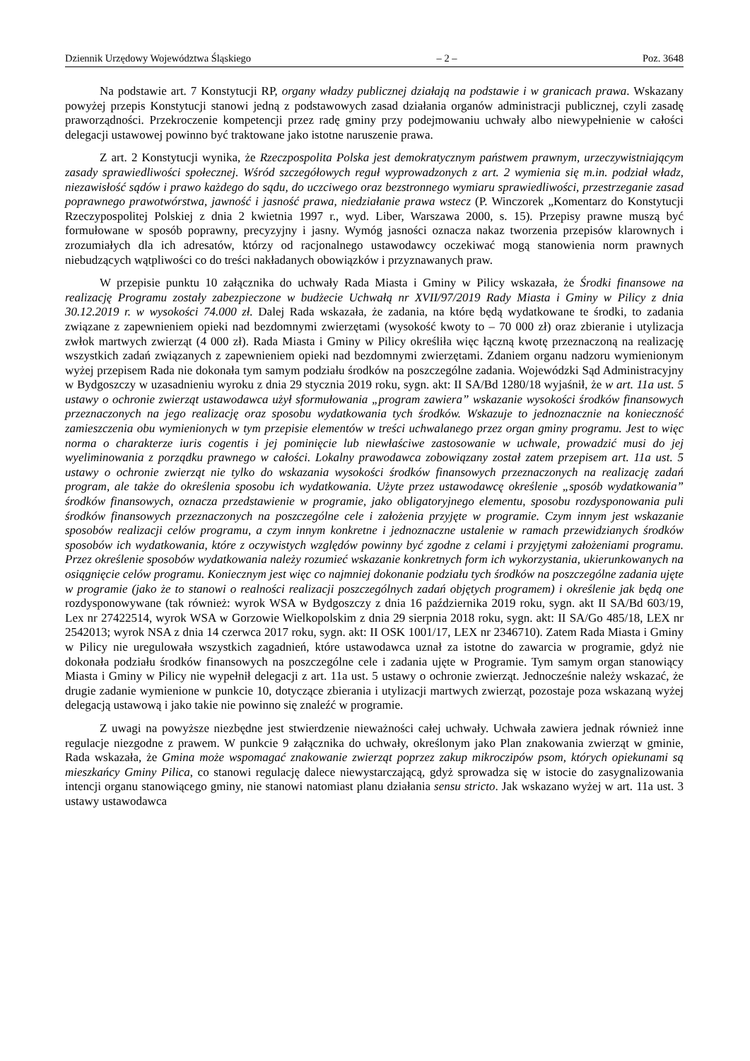Dziennik Urzędowy Województwa Śląskiego – 2 – Poz. 3648
Na podstawie art. 7 Konstytucji RP, organy władzy publicznej działają na podstawie i w granicach prawa. Wskazany powyżej przepis Konstytucji stanowi jedną z podstawowych zasad działania organów administracji publicznej, czyli zasadę praworządności. Przekroczenie kompetencji przez radę gminy przy podejmowaniu uchwały albo niewypełnienie w całości delegacji ustawowej powinno być traktowane jako istotne naruszenie prawa.
Z art. 2 Konstytucji wynika, że Rzeczpospolita Polska jest demokratycznym państwem prawnym, urzeczywistniającym zasady sprawiedliwości społecznej. Wśród szczegółowych reguł wyprowadzonych z art. 2 wymienia się m.in. podział władz, niezawisłość sądów i prawo każdego do sądu, do uczciwego oraz bezstronnego wymiaru sprawiedliwości, przestrzeganie zasad poprawnego prawotwórstwa, jawność i jasność prawa, niedziałanie prawa wstecz (P. Winczorek „Komentarz do Konstytucji Rzeczypospolitej Polskiej z dnia 2 kwietnia 1997 r., wyd. Liber, Warszawa 2000, s. 15). Przepisy prawne muszą być formułowane w sposób poprawny, precyzyjny i jasny. Wymóg jasności oznacza nakaz tworzenia przepisów klarownych i zrozumiałych dla ich adresatów, którzy od racjonalnego ustawodawcy oczekiwać mogą stanowienia norm prawnych niebudzących wątpliwości co do treści nakładanych obowiązków i przyznawanych praw.
W przepisie punktu 10 załącznika do uchwały Rada Miasta i Gminy w Pilicy wskazała, że Środki finansowe na realizację Programu zostały zabezpieczone w budżecie Uchwałą nr XVII/97/2019 Rady Miasta i Gminy w Pilicy z dnia 30.12.2019 r. w wysokości 74.000 zł. Dalej Rada wskazała, że zadania, na które będą wydatkowane te środki, to zadania związane z zapewnieniem opieki nad bezdomnymi zwierzętami (wysokość kwoty to – 70 000 zł) oraz zbieranie i utylizacja zwłok martwych zwierząt (4 000 zł). Rada Miasta i Gminy w Pilicy określiła więc łączną kwotę przeznaczoną na realizację wszystkich zadań związanych z zapewnieniem opieki nad bezdomnymi zwierzętami. Zdaniem organu nadzoru wymienionym wyżej przepisem Rada nie dokonała tym samym podziału środków na poszczególne zadania. Wojewódzki Sąd Administracyjny w Bydgoszczy w uzasadnieniu wyroku z dnia 29 stycznia 2019 roku, sygn. akt: II SA/Bd 1280/18 wyjaśnił, że w art. 11a ust. 5 ustawy o ochronie zwierząt ustawodawca użył sformułowania „program zawiera” wskazanie wysokości środków finansowych przeznaczonych na jego realizację oraz sposobu wydatkowania tych środków. Wskazuje to jednoznacznie na konieczność zamieszczenia obu wymienionych w tym przepisie elementów w treści uchwalanego przez organ gminy programu. Jest to więc norma o charakterze iuris cogentis i jej pominięcie lub niewłaściwe zastosowanie w uchwale, prowadzić musi do jej wyeliminowania z porządku prawnego w całości. Lokalny prawodawca zobowiązany został zatem przepisem art. 11a ust. 5 ustawy o ochronie zwierząt nie tylko do wskazania wysokości środków finansowych przeznaczonych na realizację zadań program, ale także do określenia sposobu ich wydatkowania. Użyte przez ustawodawcę określenie „sposób wydatkowania” środków finansowych, oznacza przedstawienie w programie, jako obligatoryjnego elementu, sposobu rozdysponowania puli środków finansowych przeznaczonych na poszczególne cele i założenia przyjęte w programie. Czym innym jest wskazanie sposobów realizacji celów programu, a czym innym konkretne i jednoznaczne ustalenie w ramach przewidzianych środków sposobów ich wydatkowania, które z oczywistych względów powinny być zgodne z celami i przyjętymi założeniami programu. Przez określenie sposobów wydatkowania należy rozumieć wskazanie konkretnych form ich wykorzystania, ukierunkowanych na osiągnięcie celów programu. Koniecznym jest więc co najmniej dokonanie podziału tych środków na poszczególne zadania ujęte w programie (jako że to stanowi o realności realizacji poszczególnych zadań objętych programem) i określenie jak będą one rozdysponowywane (tak również: wyrok WSA w Bydgoszczy z dnia 16 października 2019 roku, sygn. akt II SA/Bd 603/19, Lex nr 27422514, wyrok WSA w Gorzowie Wielkopolskim z dnia 29 sierpnia 2018 roku, sygn. akt: II SA/Go 485/18, LEX nr 2542013; wyrok NSA z dnia 14 czerwca 2017 roku, sygn. akt: II OSK 1001/17, LEX nr 2346710). Zatem Rada Miasta i Gminy w Pilicy nie uregulowała wszystkich zagadnień, które ustawodawca uznał za istotne do zawarcia w programie, gdyż nie dokonała podziału środków finansowych na poszczególne cele i zadania ujęte w Programie. Tym samym organ stanowiący Miasta i Gminy w Pilicy nie wypełnił delegacji z art. 11a ust. 5 ustawy o ochronie zwierząt. Jednocześnie należy wskazać, że drugie zadanie wymienione w punkcie 10, dotyczące zbierania i utylizacji martwych zwierząt, pozostaje poza wskazaną wyżej delegacją ustawową i jako takie nie powinno się znaleźć w programie.
Z uwagi na powyższe niezbędne jest stwierdzenie nieważności całej uchwały. Uchwała zawiera jednak również inne regulacje niezgodne z prawem. W punkcie 9 załącznika do uchwały, określonym jako Plan znakowania zwierząt w gminie, Rada wskazała, że Gmina może wspomagać znakowanie zwierząt poprzez zakup mikroczipów psom, których opiekunami są mieszkańcy Gminy Pilica, co stanowi regulację dalece niewystarczającą, gdyż sprowadza się w istocie do zasygnalizowania intencji organu stanowiącego gminy, nie stanowi natomiast planu działania sensu stricto. Jak wskazano wyżej w art. 11a ust. 3 ustawy ustawodawca